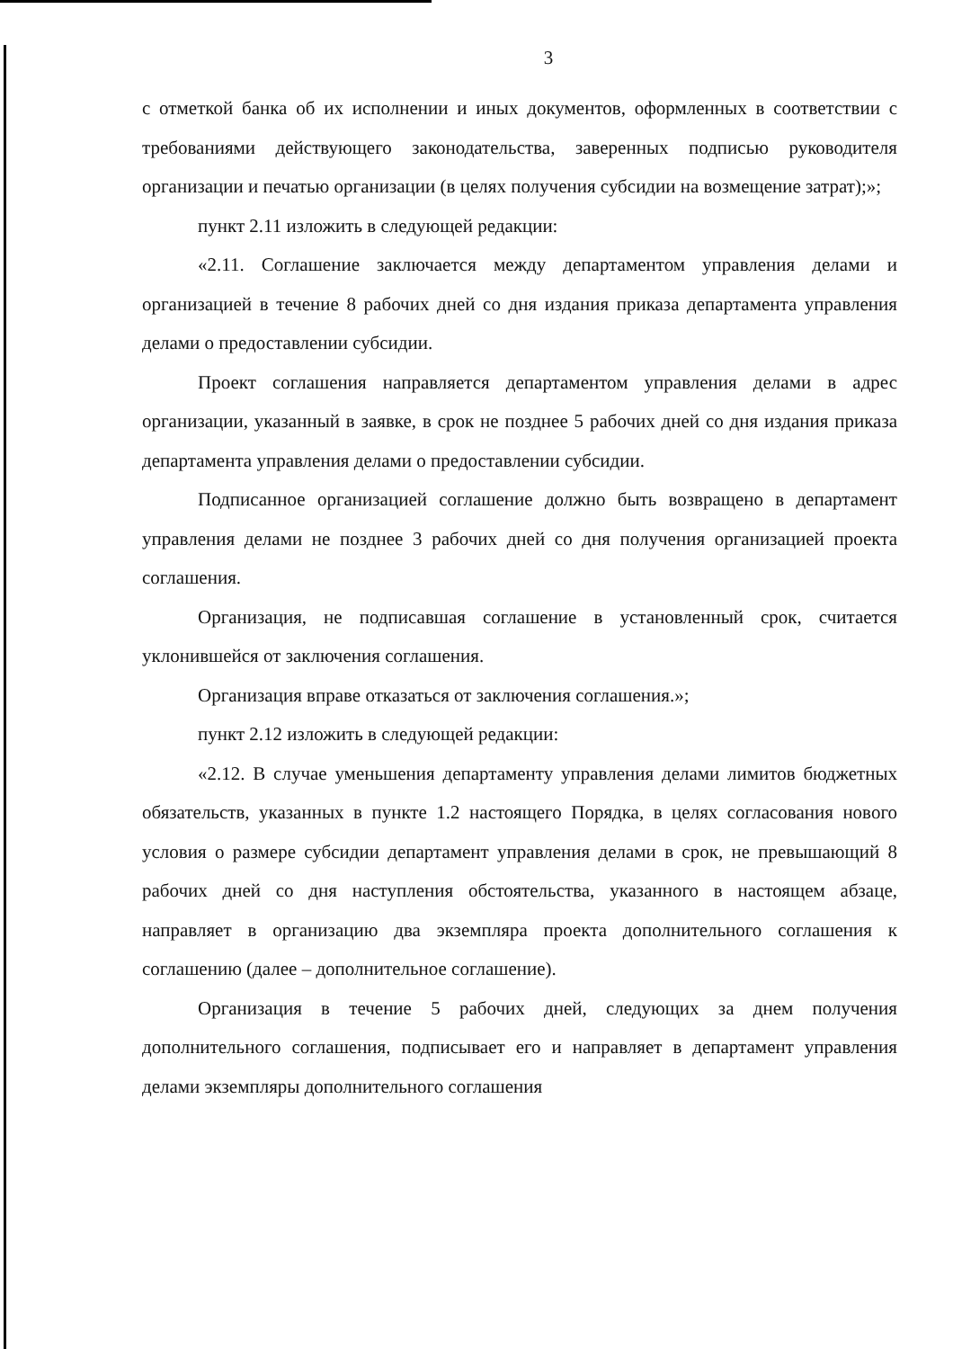3
с отметкой банка об их исполнении и иных документов, оформленных в соответствии с требованиями действующего законодательства, заверенных подписью руководителя организации и печатью организации (в целях получения субсидии на возмещение затрат);»;
пункт 2.11 изложить в следующей редакции:
«2.11. Соглашение заключается между департаментом управления делами и организацией в течение 8 рабочих дней со дня издания приказа департамента управления делами о предоставлении субсидии.
Проект соглашения направляется департаментом управления делами в адрес организации, указанный в заявке, в срок не позднее 5 рабочих дней со дня издания приказа департамента управления делами о предоставлении субсидии.
Подписанное организацией соглашение должно быть возвращено в департамент управления делами не позднее 3 рабочих дней со дня получения организацией проекта соглашения.
Организация, не подписавшая соглашение в установленный срок, считается уклонившейся от заключения соглашения.
Организация вправе отказаться от заключения соглашения.»;
пункт 2.12 изложить в следующей редакции:
«2.12. В случае уменьшения департаменту управления делами лимитов бюджетных обязательств, указанных в пункте 1.2 настоящего Порядка, в целях согласования нового условия о размере субсидии департамент управления делами в срок, не превышающий 8 рабочих дней со дня наступления обстоятельства, указанного в настоящем абзаце, направляет в организацию два экземпляра проекта дополнительного соглашения к соглашению (далее – дополнительное соглашение).
Организация в течение 5 рабочих дней, следующих за днем получения дополнительного соглашения, подписывает его и направляет в департамент управления делами экземпляры дополнительного соглашения